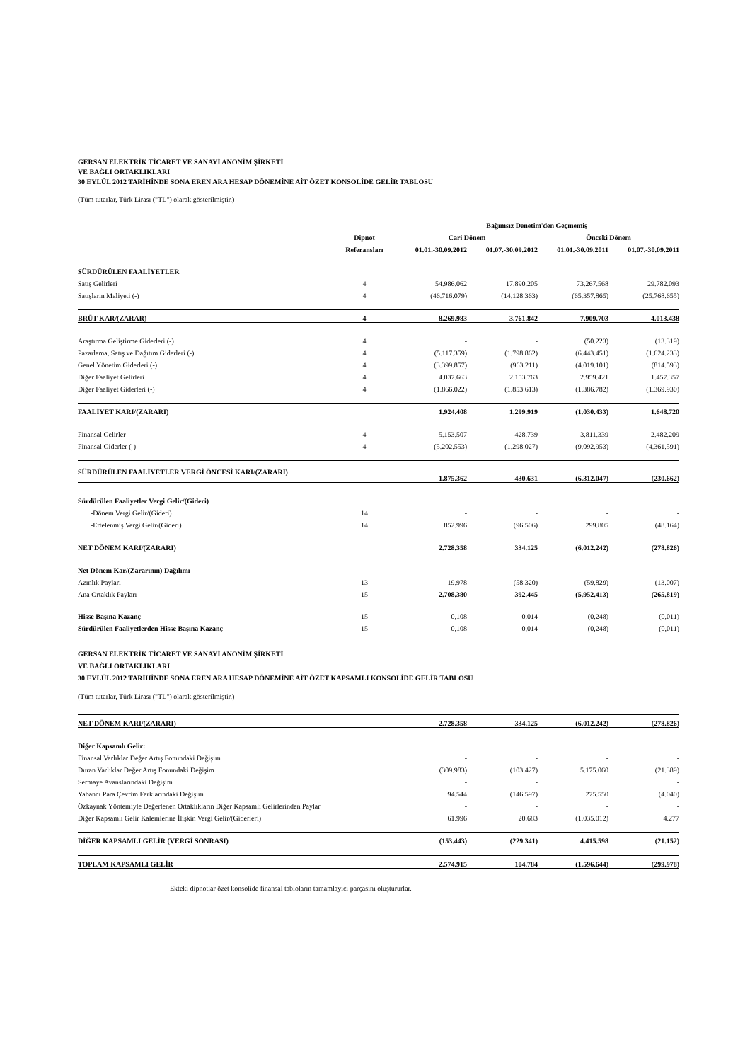GERSAN ELEKTRİK TİCARET VE SANAYİ ANONİM ŞİRKETİ
VE BAĞLI ORTAKLIKLARI
30 EYLÜL 2012 TARİHİNDE SONA EREN ARA HESAP DÖNEMİNE AİT ÖZET KONSOLİDE GELİR TABLOSU
(Tüm tutarlar, Türk Lirası ("TL") olarak gösterilmiştir.)
| | | Bağımsız Denetim'den Geçmemiş | | | |
| --- | --- | --- | --- | --- | --- |
| | Dipnot | Cari Dönem | | Önceki Dönem | |
| | Referansları | 01.01.-30.09.2012 | 01.07.-30.09.2012 | 01.01.-30.09.2011 | 01.07.-30.09.2011 |
| SÜRDÜRÜLEN FAALİYETLER | | | | | |
| Satış Gelirleri | 4 | 54.986.062 | 17.890.205 | 73.267.568 | 29.782.093 |
| Satışların Maliyeti (-) | 4 | (46.716.079) | (14.128.363) | (65.357.865) | (25.768.655) |
| BRÜT KAR/(ZARAR) | 4 | 8.269.983 | 3.761.842 | 7.909.703 | 4.013.438 |
| Araştırma Geliştirme Giderleri (-) | 4 | - | - | (50.223) | (13.319) |
| Pazarlama, Satış ve Dağıtım Giderleri (-) | 4 | (5.117.359) | (1.798.862) | (6.443.451) | (1.624.233) |
| Genel Yönetim Giderleri (-) | 4 | (3.399.857) | (963.211) | (4.019.101) | (814.593) |
| Diğer Faaliyet Gelirleri | 4 | 4.037.663 | 2.153.763 | 2.959.421 | 1.457.357 |
| Diğer Faaliyet Giderleri (-) | 4 | (1.866.022) | (1.853.613) | (1.386.782) | (1.369.930) |
| FAALİYET KARI/(ZARARI) | | 1.924.408 | 1.299.919 | (1.030.433) | 1.648.720 |
| Finansal Gelirler | 4 | 5.153.507 | 428.739 | 3.811.339 | 2.482.209 |
| Finansal Giderler (-) | 4 | (5.202.553) | (1.298.027) | (9.092.953) | (4.361.591) |
| SÜRDÜRÜLEN FAALİYETLER VERGİ ÖNCESİ KARI/(ZARARI) | | 1.875.362 | 430.631 | (6.312.047) | (230.662) |
| Sürdürülen Faaliyetler Vergi Gelir/(Gideri) | | | | | |
| -Dönem Vergi Gelir/(Gideri) | 14 | - | - | - | - |
| -Ertelenmiş Vergi Gelir/(Gideri) | 14 | 852.996 | (96.506) | 299.805 | (48.164) |
| NET DÖNEM KARI/(ZARARI) | | 2.728.358 | 334.125 | (6.012.242) | (278.826) |
| Net Dönem Kar/(Zararının) Dağılımı | | | | | |
| Azınlık Payları | 13 | 19.978 | (58.320) | (59.829) | (13.007) |
| Ana Ortaklık Payları | 15 | 2.708.380 | 392.445 | (5.952.413) | (265.819) |
| Hisse Başına Kazanç | 15 | 0,108 | 0,014 | (0,248) | (0,011) |
| Sürdürülen Faaliyetlerden Hisse Başına Kazanç | 15 | 0,108 | 0,014 | (0,248) | (0,011) |
GERSAN ELEKTRİK TİCARET VE SANAYİ ANONİM ŞİRKETİ
VE BAĞLI ORTAKLIKLARI
30 EYLÜL 2012 TARİHİNDE SONA EREN ARA HESAP DÖNEMİNE AİT ÖZET KAPSAMLI KONSOLİDE GELİR TABLOSU
(Tüm tutarlar, Türk Lirası ("TL") olarak gösterilmiştir.)
| NET DÖNEM KARI/(ZARARI) | | 2.728.358 | 334.125 | (6.012.242) | (278.826) |
| Diğer Kapsamlı Gelir: | | | | | |
| Finansal Varlıklar Değer Artış Fonundaki Değişim | | - | - | - | - |
| Duran Varlıklar Değer Artış Fonundaki Değişim | | (309.983) | (103.427) | 5.175.060 | (21.389) |
| Sermaye Avanslarındaki Değişim | | - | - | | - |
| Yabancı Para Çevrim Farklarındaki Değişim | | 94.544 | (146.597) | 275.550 | (4.040) |
| Özkaynak Yöntemiyle Değerlenen Ortaklıkların Diğer Kapsamlı Gelirlerinden Paylar | | - | - | - | - |
| Diğer Kapsamlı Gelir Kalemlerine İlişkin Vergi Gelir/(Giderleri) | | 61.996 | 20.683 | (1.035.012) | 4.277 |
| DİĞER KAPSAMLI GELİR (VERGİ SONRASI) | | (153.443) | (229.341) | 4.415.598 | (21.152) |
| TOPLAM KAPSAMLI GELİR | | 2.574.915 | 104.784 | (1.596.644) | (299.978) |
Ekteki dipnotlar özet konsolide finansal tabloların tamamlayıcı parçasını oluştururlar.